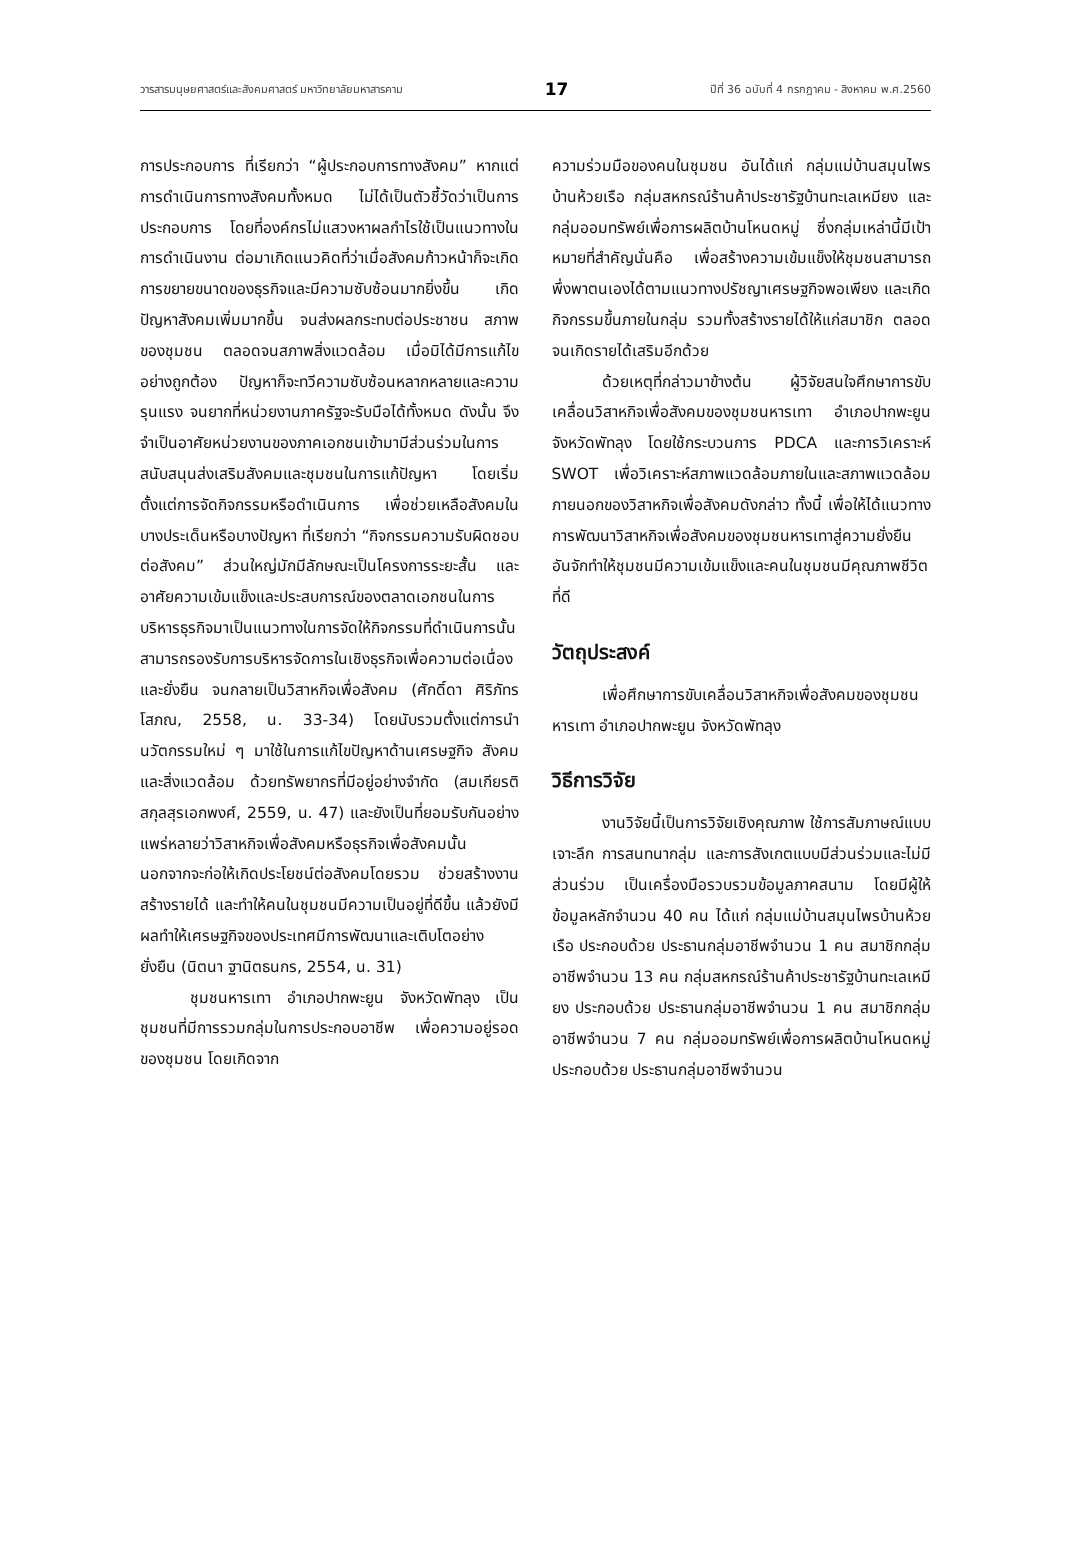วารสารมนุษยศาสตร์และสังคมศาสตร์ มหาวิทยาลัยมหาสารคาม 17 ปีที่ 36 ฉบับที่ 4 กรกฎาคม - สิงหาคม พ.ศ.2560
การประกอบการ ที่เรียกว่า “ผู้ประกอบการทางสังคม” หากแต่การดำเนินการทางสังคมทั้งหมด ไม่ได้เป็นตัวชี้วัดว่าเป็นการประกอบการ โดยที่องค์กรไม่แสวงหาผลกำไรใช้เป็นแนวทางในการดำเนินงาน ต่อมาเกิดแนวคิดที่ว่าเมื่อสังคมก้าวหน้าก็จะเกิดการขยายขนาดของธุรกิจและมีความซับซ้อนมากยิ่งขึ้น เกิดปัญหาสังคมเพิ่มมากขึ้น จนส่งผลกระทบต่อประชาชน สภาพของชุมชน ตลอดจนสภาพสิ่งแวดล้อม เมื่อมิได้มีการแก้ไขอย่างถูกต้อง ปัญหาก็จะทวีความซับซ้อนหลากหลายและความรุนแรง จนยากที่หน่วยงานภาครัฐจะรับมือได้ทั้งหมด ดังนั้น จึงจำเป็นอาศัยหน่วยงานของภาคเอกชนเข้ามามีส่วนร่วมในการสนับสนุนส่งเสริมสังคมและชุมชนในการแก้ปัญหา โดยเริ่มตั้งแต่การจัดกิจกรรมหรือดำเนินการ เพื่อช่วยเหลือสังคมในบางประเด็นหรือบางปัญหา ที่เรียกว่า “กิจกรรมความรับผิดชอบต่อสังคม” ส่วนใหญ่มักมีลักษณะเป็นโครงการระยะสั้น และอาศัยความเข้มแข็งและประสบการณ์ของตลาดเอกชนในการบริหารธุรกิจมาเป็นแนวทางในการจัดให้กิจกรรมที่ดำเนินการนั้น สามารถรองรับการบริหารจัดการในเชิงธุรกิจเพื่อความต่อเนื่องและยั่งยืน จนกลายเป็นวิสาหกิจเพื่อสังคม (ศักดิ์ดา ศิริภัทรโสภณ, 2558, น. 33-34) โดยนับรวมตั้งแต่การนำนวัตกรรมใหม่ ๆ มาใช้ในการแก้ไขปัญหาด้านเศรษฐกิจ สังคม และสิ่งแวดล้อม ด้วยทรัพยากรที่มีอยู่อย่างจำกัด (สมเกียรติ สกุลสุรเอกพงศ์, 2559, น. 47) และยังเป็นที่ยอมรับกันอย่างแพร่หลายว่าวิสาหกิจเพื่อสังคมหรือธุรกิจเพื่อสังคมนั้น นอกจากจะก่อให้เกิดประโยชน์ต่อสังคมโดยรวม ช่วยสร้างงาน สร้างรายได้ และทำให้คนในชุมชนมีความเป็นอยู่ที่ดีขึ้น แล้วยังมีผลทำให้เศรษฐกิจของประเทศมีการพัฒนาและเติบโตอย่างยั่งยืน (นิตนา ฐานิตธนกร, 2554, น. 31)
ชุมชนหารเทา อำเภอปากพะยูน จังหวัดพัทลุง เป็นชุมชนที่มีการรวมกลุ่มในการประกอบอาชีพ เพื่อความอยู่รอดของชุมชน โดยเกิดจาก
ความร่วมมือของคนในชุมชน อันได้แก่ กลุ่มแม่บ้านสมุนไพรบ้านห้วยเรือ กลุ่มสหกรณ์ร้านค้าประชารัฐบ้านทะเลเหมียง และกลุ่มออมทรัพย์เพื่อการผลิตบ้านโหนดหมู่ ซึ่งกลุ่มเหล่านี้มีเป้าหมายที่สำคัญนั่นคือ เพื่อสร้างความเข้มแข็งให้ชุมชนสามารถพึ่งพาตนเองได้ตามแนวทางปรัชญาเศรษฐกิจพอเพียง และเกิดกิจกรรมขึ้นภายในกลุ่ม รวมทั้งสร้างรายได้ให้แก่สมาชิก ตลอดจนเกิดรายได้เสริมอีกด้วย
ด้วยเหตุที่กล่าวมาข้างต้น ผู้วิจัยสนใจศึกษาการขับเคลื่อนวิสาหกิจเพื่อสังคมของชุมชนหารเทา อำเภอปากพะยูน จังหวัดพัทลุง โดยใช้กระบวนการ PDCA และการวิเคราะห์ SWOT เพื่อวิเคราะห์สภาพแวดล้อมภายในและสภาพแวดล้อมภายนอกของวิสาหกิจเพื่อสังคมดังกล่าว ทั้งนี้ เพื่อให้ได้แนวทางการพัฒนาวิสาหกิจเพื่อสังคมของชุมชนหารเทาสู่ความยั่งยืน อันจักทำให้ชุมชนมีความเข้มแข็งและคนในชุมชนมีคุณภาพชีวิตที่ดี
วัตถุประสงค์
เพื่อศึกษาการขับเคลื่อนวิสาหกิจเพื่อสังคมของชุมชนหารเทา อำเภอปากพะยูน จังหวัดพัทลุง
วิธีการวิจัย
งานวิจัยนี้เป็นการวิจัยเชิงคุณภาพ ใช้การสัมภาษณ์แบบเจาะลึก การสนทนากลุ่ม และการสังเกตแบบมีส่วนร่วมและไม่มีส่วนร่วม เป็นเครื่องมือรวบรวมข้อมูลภาคสนาม โดยมีผู้ให้ข้อมูลหลักจำนวน 40 คน ได้แก่ กลุ่มแม่บ้านสมุนไพรบ้านห้วยเรือ ประกอบด้วย ประธานกลุ่มอาชีพจำนวน 1 คน สมาชิกกลุ่มอาชีพจำนวน 13 คน กลุ่มสหกรณ์ร้านค้าประชารัฐบ้านทะเลเหมียง ประกอบด้วย ประธานกลุ่มอาชีพจำนวน 1 คน สมาชิกกลุ่มอาชีพจำนวน 7 คน กลุ่มออมทรัพย์เพื่อการผลิตบ้านโหนดหมู่ ประกอบด้วย ประธานกลุ่มอาชีพจำนวน